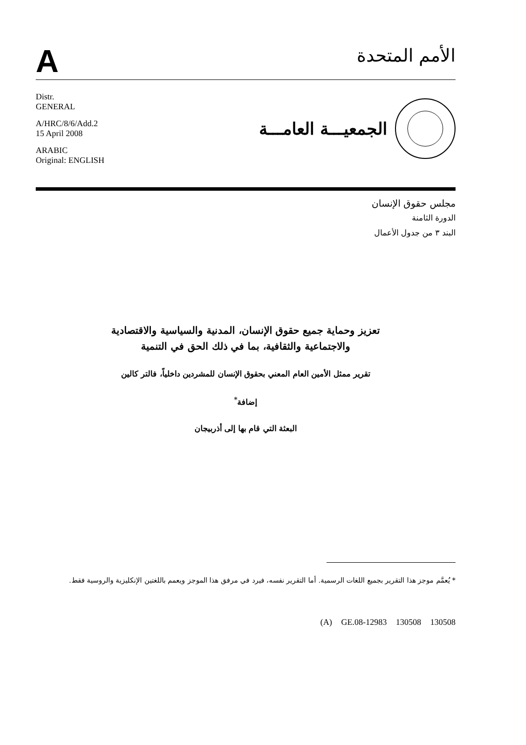A
الأمم المتحدة
Distr.
GENERAL
A/HRC/8/6/Add.2
15 April 2008
ARABIC
Original: ENGLISH
الجمعيـــة العامـــة
مجلس حقوق الإنسان
الدورة الثامنة
البند ٣ من جدول الأعمال
تعزيز وحماية جميع حقوق الإنسان، المدنية والسياسية والاقتصادية
والاجتماعية والثقافية، بما في ذلك الحق في التنمية
تقرير ممثل الأمين العام المعني بحقوق الإنسان للمشردين داخلياً، فالتر كالين
إضافة<sup>*</sup>
البعثة التي قام بها إلى أذربيجان
* يُعمَّم موجز هذا التقرير بجميع اللغات الرسمية. أما التقرير نفسه، فيرد في مرفق هذا الموجز ويعمم باللغتين الإنكليزية والروسية فقط.
(A) GE.08-12983 130508 130508